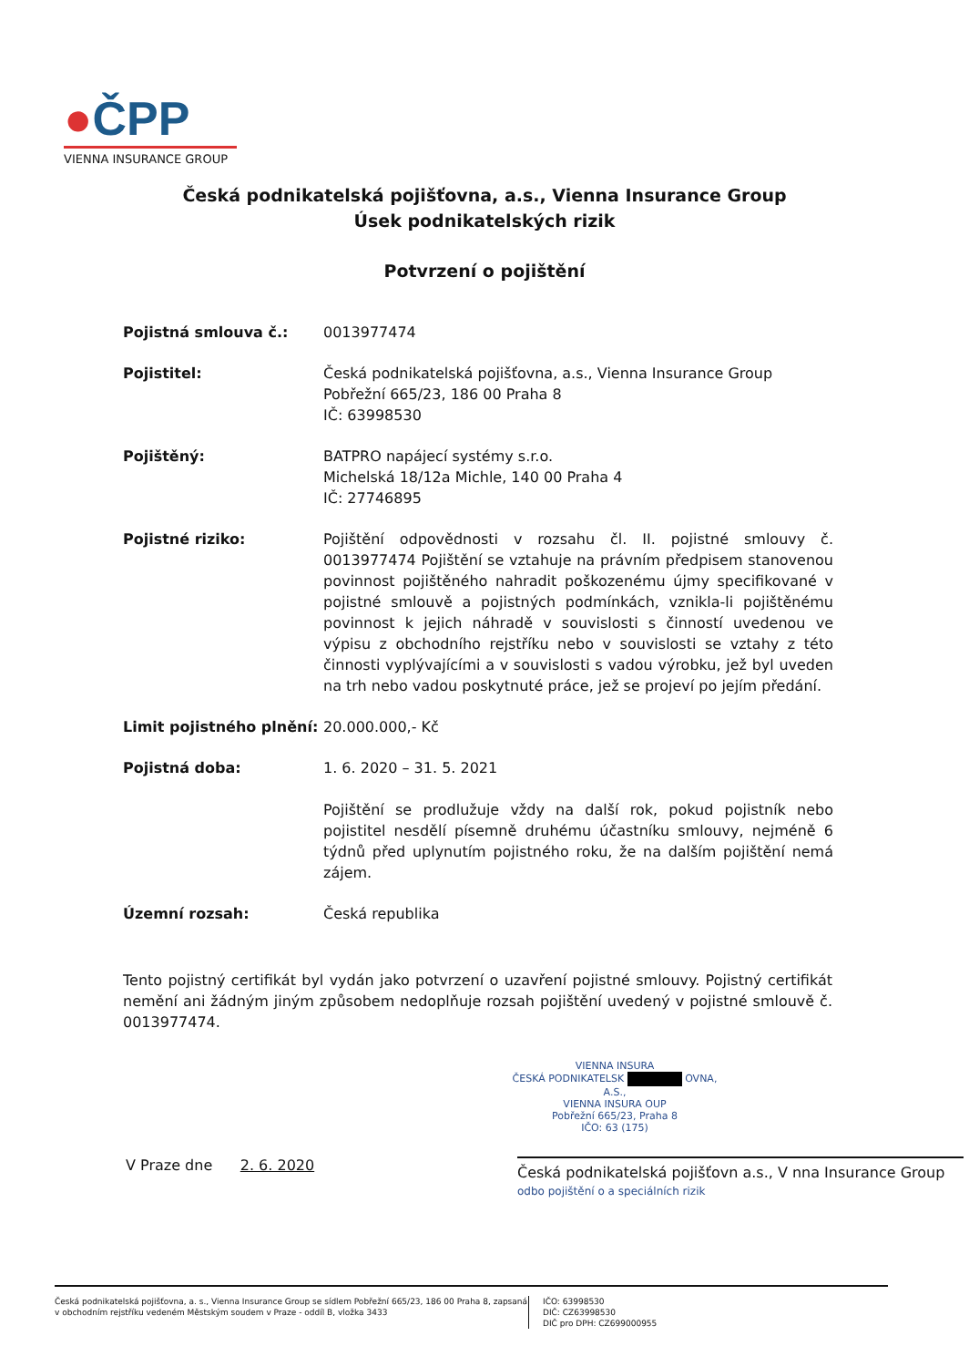●ČPP
VIENNA INSURANCE GROUP
Česká podnikatelská pojišťovna, a.s., Vienna Insurance Group
Úsek podnikatelských rizik
Potvrzení o pojištění
Pojistná smlouva č.: 0013977474
Pojistitel: Česká podnikatelská pojišťovna, a.s., Vienna Insurance Group
Pobřežní 665/23, 186 00 Praha 8
IČ: 63998530
Pojištěný: BATPRO napájecí systémy s.r.o.
Michelská 18/12a Michle, 140 00 Praha 4
IČ: 27746895
Pojistné riziko: Pojištění odpovědnosti v rozsahu čl. II. pojistné smlouvy č. 0013977474 Pojištění se vztahuje na právním předpisem stanovenou povinnost pojištěného nahradit poškozenému újmy specifikované v pojistné smlouvě a pojistných podmínkách, vznikla-li pojištěnému povinnost k jejich náhradě v souvislosti s činností uvedenou ve výpisu z obchodního rejstříku nebo v souvislosti se vztahy z této činnosti vyplývajícími a v souvislosti s vadou výrobku, jež byl uveden na trh nebo vadou poskytnuté práce, jež se projeví po jejím předání.
Limit pojistného plnění:
20.000.000,- Kč
Pojistná doba: 1. 6. 2020 – 31. 5. 2021
Pojištění se prodlužuje vždy na další rok, pokud pojistník nebo pojistitel nesdělí písemně druhému účastníku smlouvy, nejméně 6 týdnů před uplynutím pojistného roku, že na dalším pojištění nemá zájem.
Územní rozsah: Česká republika
Tento pojistný certifikát byl vydán jako potvrzení o uzavření pojistné smlouvy. Pojistný certifikát nemění ani žádným jiným způsobem nedoplňuje rozsah pojištění uvedený v pojistné smlouvě č. 0013977474.
VIENNA INSURA
ČESKÁ PODNIKATELSK OVNA, A.S.,
VIENNA INSURA OUP
Pobřežní 665/23, Praha 8
IČO: 63 (175)
V Praze dne 2. 6. 2020
Česká podnikatelská pojišťovn a.s., V nna Insurance Group
odbo pojištění o a speciálních rizik
Česká podnikatelská pojišťovna, a. s., Vienna Insurance Group se sídlem Pobřežní 665/23, 186 00 Praha 8, zapsaná v obchodním rejstříku vedeném Městským soudem v Praze - oddíl B, vložka 3433
IČO: 63998530
DIČ: CZ63998530
DIČ pro DPH: CZ699000955